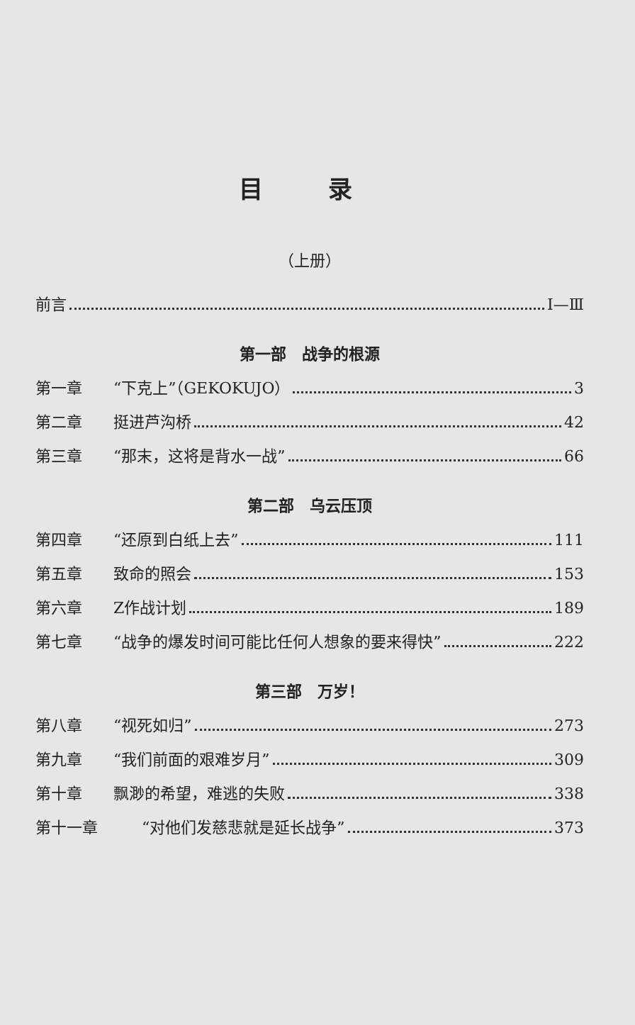目 录
（上册）
前言 Ⅰ—Ⅲ
第一部　战争的根源
第一章 “下克上”（GEKOKUJO） 3
第二章 挺进芦沟桥 42
第三章 “那末，这将是背水一战” 66
第二部　乌云压顶
第四章 “还原到白纸上去” 111
第五章 致命的照会 153
第六章 Z作战计划 189
第七章 “战争的爆发时间可能比任何人想象的要来得快” 222
第三部　万岁！
第八章 “视死如归” 273
第九章 “我们前面的艰难岁月” 309
第十章 飘渺的希望，难逃的失败 338
第十一章 “对他们发慈悲就是延长战争” 373